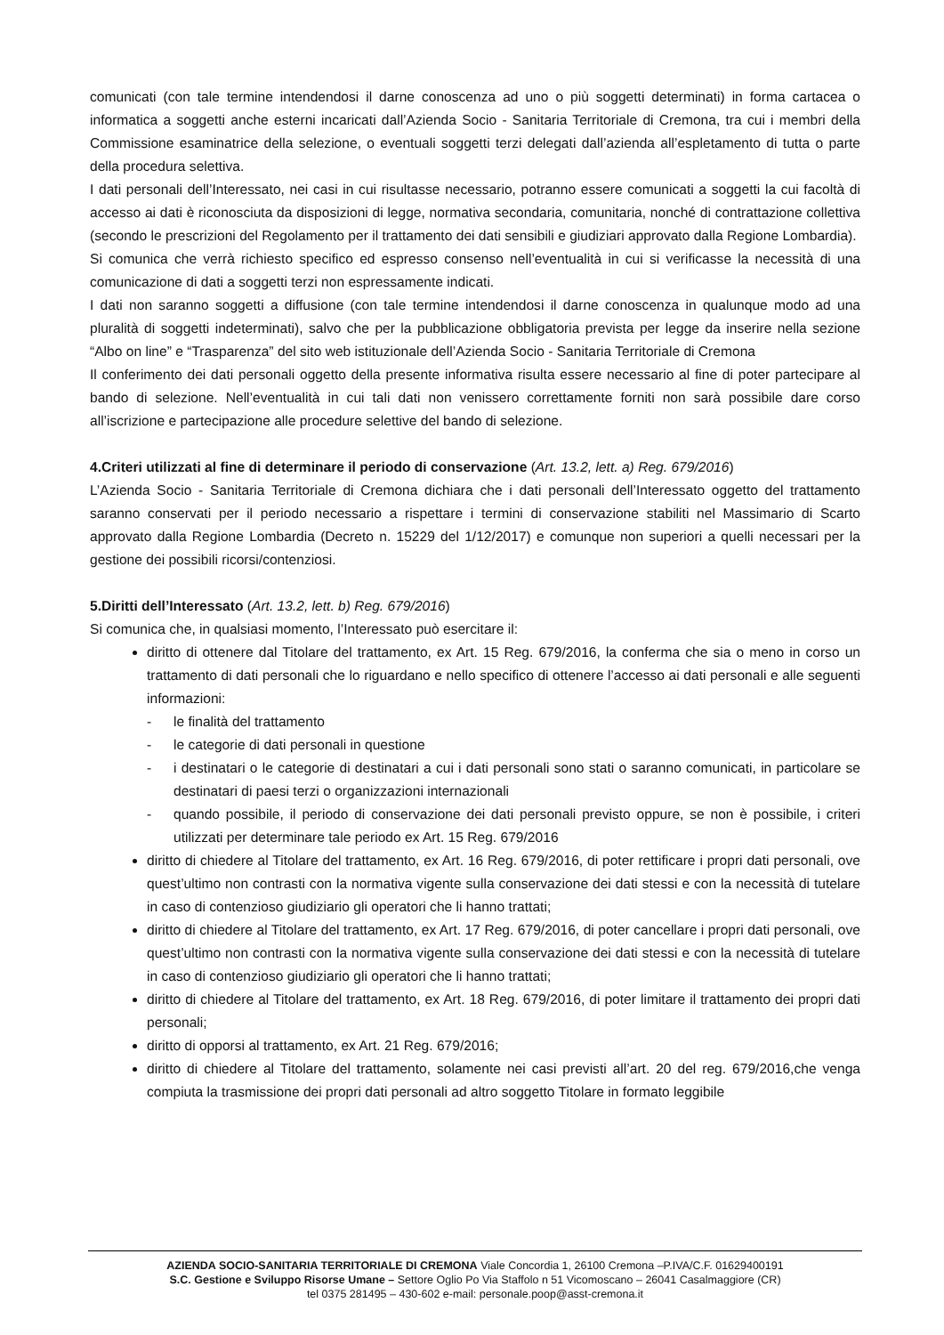comunicati (con tale termine intendendosi il darne conoscenza ad uno o più soggetti determinati) in forma cartacea o informatica a soggetti anche esterni incaricati dall’Azienda Socio - Sanitaria Territoriale di Cremona, tra cui i membri della Commissione esaminatrice della selezione, o eventuali soggetti terzi delegati dall’azienda all’espletamento di tutta o parte della procedura selettiva.
I dati personali dell’Interessato, nei casi in cui risultasse necessario, potranno essere comunicati a soggetti la cui facoltà di accesso ai dati è riconosciuta da disposizioni di legge, normativa secondaria, comunitaria, nonché di contrattazione collettiva (secondo le prescrizioni del Regolamento per il trattamento dei dati sensibili e giudiziari approvato dalla Regione Lombardia).
Si comunica che verrà richiesto specifico ed espresso consenso nell’eventualità in cui si verificasse la necessità di una comunicazione di dati a soggetti terzi non espressamente indicati.
I dati non saranno soggetti a diffusione (con tale termine intendendosi il darne conoscenza in qualunque modo ad una pluralità di soggetti indeterminati), salvo che per la pubblicazione obbligatoria prevista per legge da inserire nella sezione “Albo on line” e “Trasparenza” del sito web istituzionale dell’Azienda Socio - Sanitaria Territoriale di Cremona
Il conferimento dei dati personali oggetto della presente informativa risulta essere necessario al fine di poter partecipare al bando di selezione. Nell’eventualità in cui tali dati non venissero correttamente forniti non sarà possibile dare corso all’iscrizione e partecipazione alle procedure selettive del bando di selezione.
4.Criteri utilizzati al fine di determinare il periodo di conservazione (Art. 13.2, lett. a) Reg. 679/2016)
L’Azienda Socio - Sanitaria Territoriale di Cremona dichiara che i dati personali dell’Interessato oggetto del trattamento saranno conservati per il periodo necessario a rispettare i termini di conservazione stabiliti nel Massimario di Scarto approvato dalla Regione Lombardia (Decreto n. 15229 del 1/12/2017) e comunque non superiori a quelli necessari per la gestione dei possibili ricorsi/contenziosi.
5.Diritti dell’Interessato (Art. 13.2, lett. b) Reg. 679/2016)
Si comunica che, in qualsiasi momento, l’Interessato può esercitare il:
diritto di ottenere dal Titolare del trattamento, ex Art. 15 Reg. 679/2016, la conferma che sia o meno in corso un trattamento di dati personali che lo riguardano e nello specifico di ottenere l’accesso ai dati personali e alle seguenti informazioni:
- le finalità del trattamento
- le categorie di dati personali in questione
- i destinatari o le categorie di destinatari a cui i dati personali sono stati o saranno comunicati, in particolare se destinatari di paesi terzi o organizzazioni internazionali
- quando possibile, il periodo di conservazione dei dati personali previsto oppure, se non è possibile, i criteri utilizzati per determinare tale periodo ex Art. 15 Reg. 679/2016
diritto di chiedere al Titolare del trattamento, ex Art. 16 Reg. 679/2016, di poter rettificare i propri dati personali, ove quest’ultimo non contrasti con la normativa vigente sulla conservazione dei dati stessi e con la necessità di tutelare in caso di contenzioso giudiziario gli operatori che li hanno trattati;
diritto di chiedere al Titolare del trattamento, ex Art. 17 Reg. 679/2016, di poter cancellare i propri dati personali, ove quest’ultimo non contrasti con la normativa vigente sulla conservazione dei dati stessi e con la necessità di tutelare in caso di contenzioso giudiziario gli operatori che li hanno trattati;
diritto di chiedere al Titolare del trattamento, ex Art. 18 Reg. 679/2016, di poter limitare il trattamento dei propri dati personali;
diritto di opporsi al trattamento, ex Art. 21 Reg. 679/2016;
diritto di chiedere al Titolare del trattamento, solamente nei casi previsti all’art. 20 del reg. 679/2016,che venga compiuta la trasmissione dei propri dati personali ad altro soggetto Titolare in formato leggibile
AZIENDA SOCIO-SANITARIA TERRITORIALE DI CREMONA Viale Concordia 1, 26100 Cremona –P.IVA/C.F. 01629400191
S.C. Gestione e Sviluppo Risorse Umane – Settore Oglio Po Via Staffolo n 51 Vicomoscano – 26041 Casalmaggiore (CR)
tel 0375 281495 – 430-602 e-mail: personale.poop@asst-cremona.it